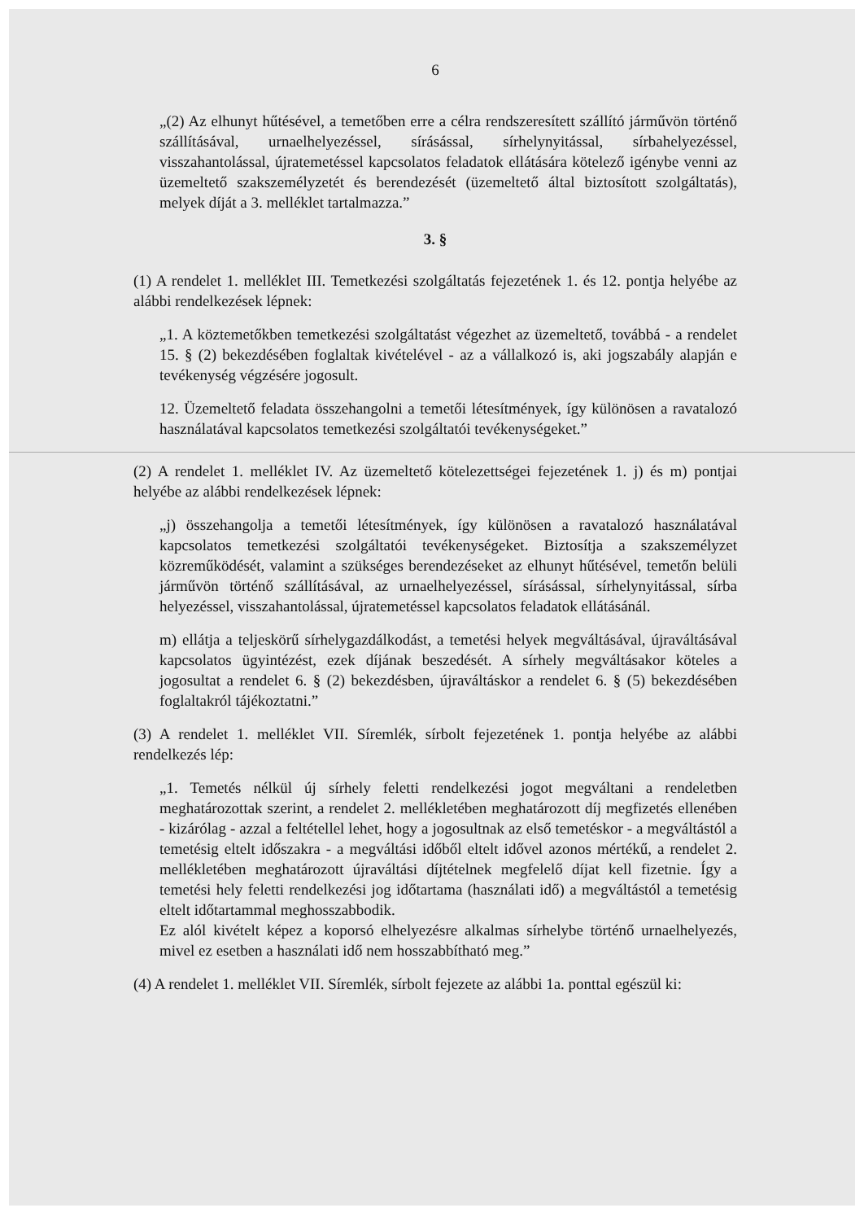6
„(2) Az elhunyt hűtésével, a temetőben erre a célra rendszeresített szállító járművön történő szállításával, urnaelhelyezéssel, sírásással, sírhelynyitással, sírbahelyezéssel, visszahantolással, újratemetéssel kapcsolatos feladatok ellátására kötelező igénybe venni az üzemeltető szakszemélyzetét és berendezését (üzemeltető által biztosított szolgáltatás), melyek díját a 3. melléklet tartalmazza.”
3. §
(1) A rendelet 1. melléklet III. Temetkezési szolgáltatás fejezetének 1. és 12. pontja helyébe az alábbi rendelkezések lépnek:
„1. A köztemetőkben temetkezési szolgáltatást végezhet az üzemeltető, továbbá - a rendelet 15. § (2) bekezdésében foglaltak kivételével - az a vállalkozó is, aki jogszabály alapján e tevékenység végzésére jogosult.
12. Üzemeltető feladata összehangolni a temetői létesítmények, így különösen a ravatalozó használatával kapcsolatos temetkezési szolgáltatói tevékenységeket.”
(2) A rendelet 1. melléklet IV. Az üzemeltető kötelezettségei fejezetének 1. j) és m) pontjai helyébe az alábbi rendelkezések lépnek:
„j) összehangolja a temetői létesítmények, így különösen a ravatalozó használatával kapcsolatos temetkezési szolgáltatói tevékenységeket. Biztosítja a szakszemélyzet közreműködését, valamint a szükséges berendezéseket az elhunyt hűtésével, temetőn belüli járművön történő szállításával, az urnaelhelyezéssel, sírásással, sírhelynyitással, sírba helyezéssel, visszahantolással, újratemetéssel kapcsolatos feladatok ellátásánál.
m) ellátja a teljeskörű sírhelygazdálkodást, a temetési helyek megváltásával, újraváltásával kapcsolatos ügyintézést, ezek díjának beszedését. A sírhely megváltásakor köteles a jogosultat a rendelet 6. § (2) bekezdésben, újraváltáskor a rendelet 6. § (5) bekezdésében foglaltakról tájékoztatni.”
(3) A rendelet 1. melléklet VII. Síremlék, sírbolt fejezetének 1. pontja helyébe az alábbi rendelkezés lép:
„1. Temetés nélkül új sírhely feletti rendelkezési jogot megváltani a rendeletben meghatározottak szerint, a rendelet 2. mellékletében meghatározott díj megfizetés ellenében - kizárólag - azzal a feltétellel lehet, hogy a jogosultnak az első temetéskor - a megváltástól a temetésig eltelt időszakra - a megváltási időből eltelt idővel azonos mértékű, a rendelet 2. mellékletében meghatározott újraváltási díjtételnek megfelelő díjat kell fizetnie. Így a temetési hely feletti rendelkezési jog időtartama (használati idő) a megváltástól a temetésig eltelt időtartammal meghosszabbodik.
Ez alól kivételt képez a koporsó elhelyezésre alkalmas sírhelybe történő urnaelhelyezés, mivel ez esetben a használati idő nem hosszabbítható meg.”
(4) A rendelet 1. melléklet VII. Síremlék, sírbolt fejezete az alábbi 1a. ponttal egészül ki: